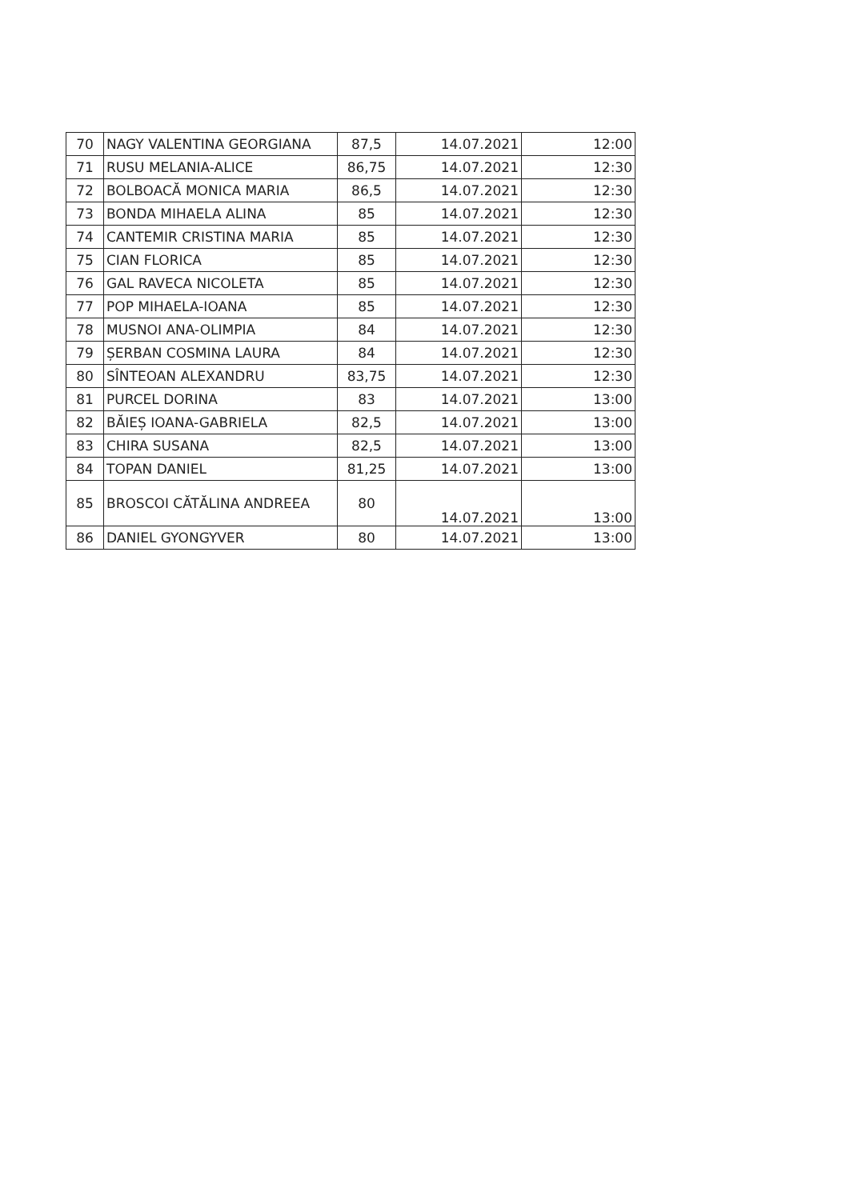| 70 | NAGY VALENTINA GEORGIANA | 87,5 | 14.07.2021 | 12:00 |
| 71 | RUSU MELANIA-ALICE | 86,75 | 14.07.2021 | 12:30 |
| 72 | BOLBOACĂ MONICA MARIA | 86,5 | 14.07.2021 | 12:30 |
| 73 | BONDA MIHAELA ALINA | 85 | 14.07.2021 | 12:30 |
| 74 | CANTEMIR CRISTINA MARIA | 85 | 14.07.2021 | 12:30 |
| 75 | CIAN FLORICA | 85 | 14.07.2021 | 12:30 |
| 76 | GAL RAVECA NICOLETA | 85 | 14.07.2021 | 12:30 |
| 77 | POP MIHAELA-IOANA | 85 | 14.07.2021 | 12:30 |
| 78 | MUSNOI ANA-OLIMPIA | 84 | 14.07.2021 | 12:30 |
| 79 | ȘERBAN COSMINA LAURA | 84 | 14.07.2021 | 12:30 |
| 80 | SÎNTEOAN ALEXANDRU | 83,75 | 14.07.2021 | 12:30 |
| 81 | PURCEL DORINA | 83 | 14.07.2021 | 13:00 |
| 82 | BĂIEȘ IOANA-GABRIELA | 82,5 | 14.07.2021 | 13:00 |
| 83 | CHIRA SUSANA | 82,5 | 14.07.2021 | 13:00 |
| 84 | TOPAN DANIEL | 81,25 | 14.07.2021 | 13:00 |
| 85 | BROSCOI CĂTĂLINA ANDREEA | 80 | 14.07.2021 | 13:00 |
| 86 | DANIEL GYONGYVER | 80 | 14.07.2021 | 13:00 |